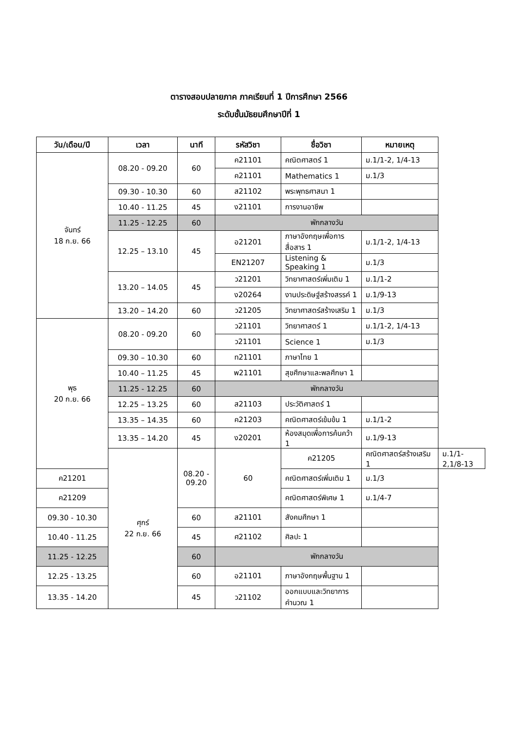ตารางสอบปลายภาค ภาคเรียนที่ 1 ปีการศึกษา 2566
ระดับชั้นมัธยมศึกษาปีที่ 1
| วัน/เดือน/ปี | เวลา | นาที | รหัสวิชา | ชื่อวิชา | หมายเหตุ | |
| --- | --- | --- | --- | --- | --- | --- |
| จันทร์ 18 ก.ย. 66 | 08.20 - 09.20 | 60 | ค21101 | คณิตศาสตร์ 1 | ม.1/1-2, 1/4-13 | |
| | | | ค21101 | Mathematics 1 | ม.1/3 | |
| | 09.30 - 10.30 | 60 | ส21102 | พระพุทธศาสนา 1 | | |
| | 10.40 - 11.25 | 45 | ง21101 | การงานอาชีพ | | |
| | 11.25 - 12.25 | 60 | พักกลางวัน | | | |
| | 12.25 – 13.10 | 45 | อ21201 | ภาษาอังกฤษเพื่อการสื่อสาร 1 | ม.1/1-2, 1/4-13 | |
| | | | EN21207 | Listening & Speaking 1 | ม.1/3 | |
| | 13.20 – 14.05 | 45 | ว21201 | วิทยาศาสตร์เพิ่มเติม 1 | ม.1/1-2 | |
| | | | ง20264 | งานประดิษฐ์สร้างสรรค์ 1 | ม.1/9-13 | |
| | 13.20 – 14.20 | 60 | ว21205 | วิทยาศาสตร์สร้างเสริม 1 | ม.1/3 | |
| พุธ 20 ก.ย. 66 | 08.20 - 09.20 | 60 | ว21101 | วิทยาศาสตร์ 1 | ม.1/1-2, 1/4-13 | |
| | | | ว21101 | Science 1 | ม.1/3 | |
| | 09.30 – 10.30 | 60 | ท21101 | ภาษาไทย 1 | | |
| | 10.40 – 11.25 | 45 | พ21101 | สุขศึกษาและพลศึกษา 1 | | |
| | 11.25 - 12.25 | 60 | พักกลางวัน | | | |
| | 12.25 – 13.25 | 60 | ส21103 | ประวัติศาสตร์ 1 | | |
| | 13.35 – 14.35 | 60 | ค21203 | คณิตศาสตร์เข้มข้น 1 | ม.1/1-2 | |
| | 13.35 – 14.20 | 45 | ง20201 | ห้องสมุดเพื่อการค้นคว้า 1 | ม.1/9-13 | |
| | ศุกร์ 22 ก.ย. 66 | 08.20 - 09.20 | 60 | ค21205 | คณิตศาสตร์สร้างเสริม 1 | ม.1/1-2,1/8-13 |
| ค21201 | | | | คณิตศาสตร์เพิ่มเติม 1 | ม.1/3 | |
| ค21209 | | | | คณิตศาสตร์พิเศษ 1 | ม.1/4-7 | |
| 09.30 - 10.30 | | 60 | ส21101 | สังคมศึกษา 1 | | |
| 10.40 - 11.25 | | 45 | ศ21102 | ศิลปะ 1 | | |
| 11.25 - 12.25 | | 60 | พักกลางวัน | | | |
| 12.25 - 13.25 | | 60 | อ21101 | ภาษาอังกฤษพื้นฐาน 1 | | |
| 13.35 - 14.20 | | 45 | ว21102 | ออกแบบและวิทยาการคำนวณ 1 | | |